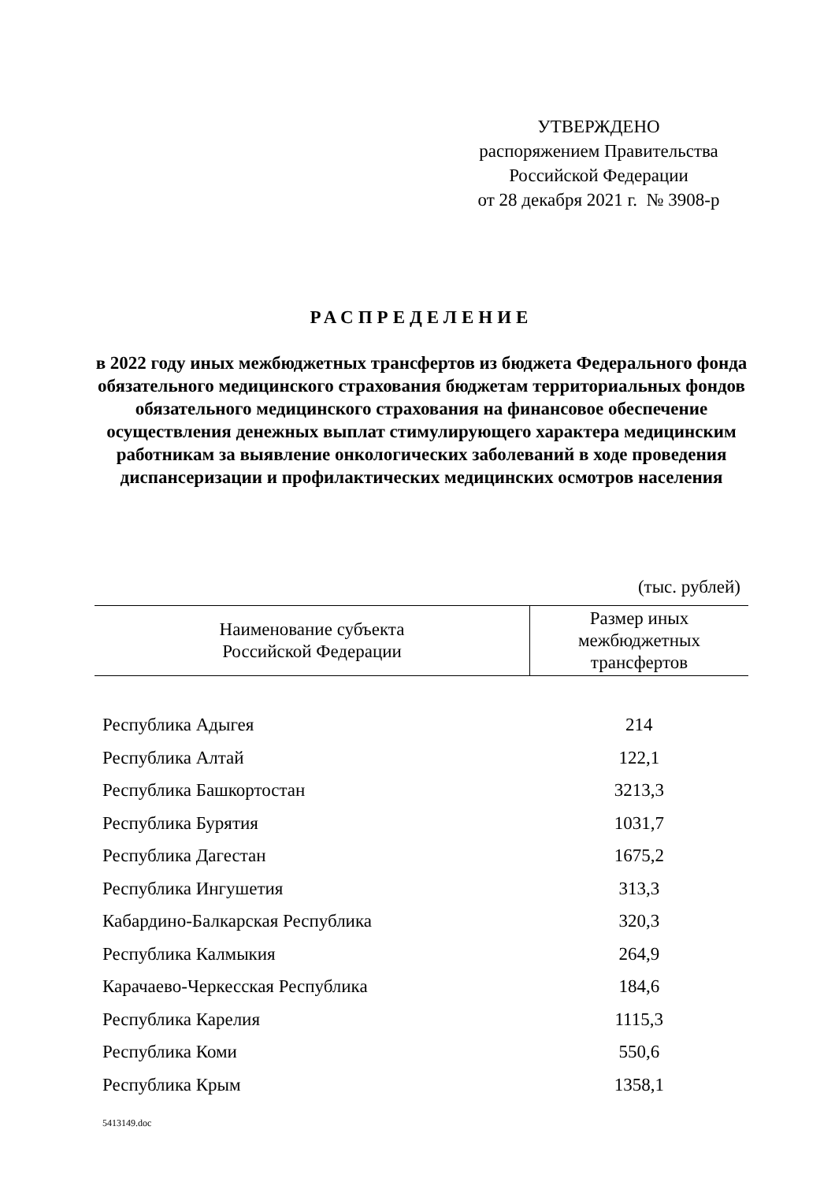УТВЕРЖДЕНО
распоряжением Правительства
Российской Федерации
от 28 декабря 2021 г. № 3908-р
РАСПРЕДЕЛЕНИЕ
в 2022 году иных межбюджетных трансфертов из бюджета Федерального фонда обязательного медицинского страхования бюджетам территориальных фондов обязательного медицинского страхования на финансовое обеспечение осуществления денежных выплат стимулирующего характера медицинским работникам за выявление онкологических заболеваний в ходе проведения диспансеризации и профилактических медицинских осмотров населения
(тыс. рублей)
| Наименование субъекта Российской Федерации | Размер иных межбюджетных трансфертов |
| --- | --- |
| Республика Адыгея | 214 |
| Республика Алтай | 122,1 |
| Республика Башкортостан | 3213,3 |
| Республика Бурятия | 1031,7 |
| Республика Дагестан | 1675,2 |
| Республика Ингушетия | 313,3 |
| Кабардино-Балкарская Республика | 320,3 |
| Республика Калмыкия | 264,9 |
| Карачаево-Черкесская Республика | 184,6 |
| Республика Карелия | 1115,3 |
| Республика Коми | 550,6 |
| Республика Крым | 1358,1 |
5413149.doc